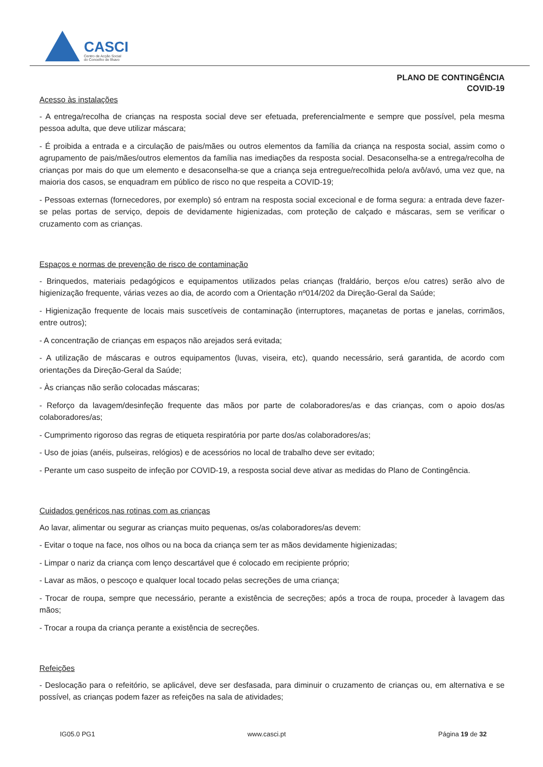CASCI
Centro de Acção Social
do Concelho de Ílhavo
PLANO DE CONTINGÊNCIA
COVID-19
Acesso às instalações
- A entrega/recolha de crianças na resposta social deve ser efetuada, preferencialmente e sempre que possível, pela mesma pessoa adulta, que deve utilizar máscara;
- É proibida a entrada e a circulação de pais/mães ou outros elementos da família da criança na resposta social, assim como o agrupamento de pais/mães/outros elementos da família nas imediações da resposta social. Desaconselha-se a entrega/recolha de crianças por mais do que um elemento e desaconselha-se que a criança seja entregue/recolhida pelo/a avô/avó, uma vez que, na maioria dos casos, se enquadram em público de risco no que respeita a COVID-19;
- Pessoas externas (fornecedores, por exemplo) só entram na resposta social excecional e de forma segura: a entrada deve fazer-se pelas portas de serviço, depois de devidamente higienizadas, com proteção de calçado e máscaras, sem se verificar o cruzamento com as crianças.
Espaços e normas de prevenção de risco de contaminação
- Brinquedos, materiais pedagógicos e equipamentos utilizados pelas crianças (fraldário, berços e/ou catres) serão alvo de higienização frequente, várias vezes ao dia, de acordo com a Orientação nº014/202 da Direção-Geral da Saúde;
- Higienização frequente de locais mais suscetíveis de contaminação (interruptores, maçanetas de portas e janelas, corrimãos, entre outros);
- A concentração de crianças em espaços não arejados será evitada;
- A utilização de máscaras e outros equipamentos (luvas, viseira, etc), quando necessário, será garantida, de acordo com orientações da Direção-Geral da Saúde;
- Às crianças não serão colocadas máscaras;
- Reforço da lavagem/desinfeção frequente das mãos por parte de colaboradores/as e das crianças, com o apoio dos/as colaboradores/as;
- Cumprimento rigoroso das regras de etiqueta respiratória por parte dos/as colaboradores/as;
- Uso de joias (anéis, pulseiras, relógios) e de acessórios no local de trabalho deve ser evitado;
- Perante um caso suspeito de infeção por COVID-19, a resposta social deve ativar as medidas do Plano de Contingência.
Cuidados genéricos nas rotinas com as crianças
Ao lavar, alimentar ou segurar as crianças muito pequenas, os/as colaboradores/as devem:
- Evitar o toque na face, nos olhos ou na boca da criança sem ter as mãos devidamente higienizadas;
- Limpar o nariz da criança com lenço descartável que é colocado em recipiente próprio;
- Lavar as mãos, o pescoço e qualquer local tocado pelas secreções de uma criança;
- Trocar de roupa, sempre que necessário, perante a existência de secreções; após a troca de roupa, proceder à lavagem das mãos;
- Trocar a roupa da criança perante a existência de secreções.
Refeições
- Deslocação para o refeitório, se aplicável, deve ser desfasada, para diminuir o cruzamento de crianças ou, em alternativa e se possível, as crianças podem fazer as refeições na sala de atividades;
IG05.0 PG1 www.casci.pt Página 19 de 32